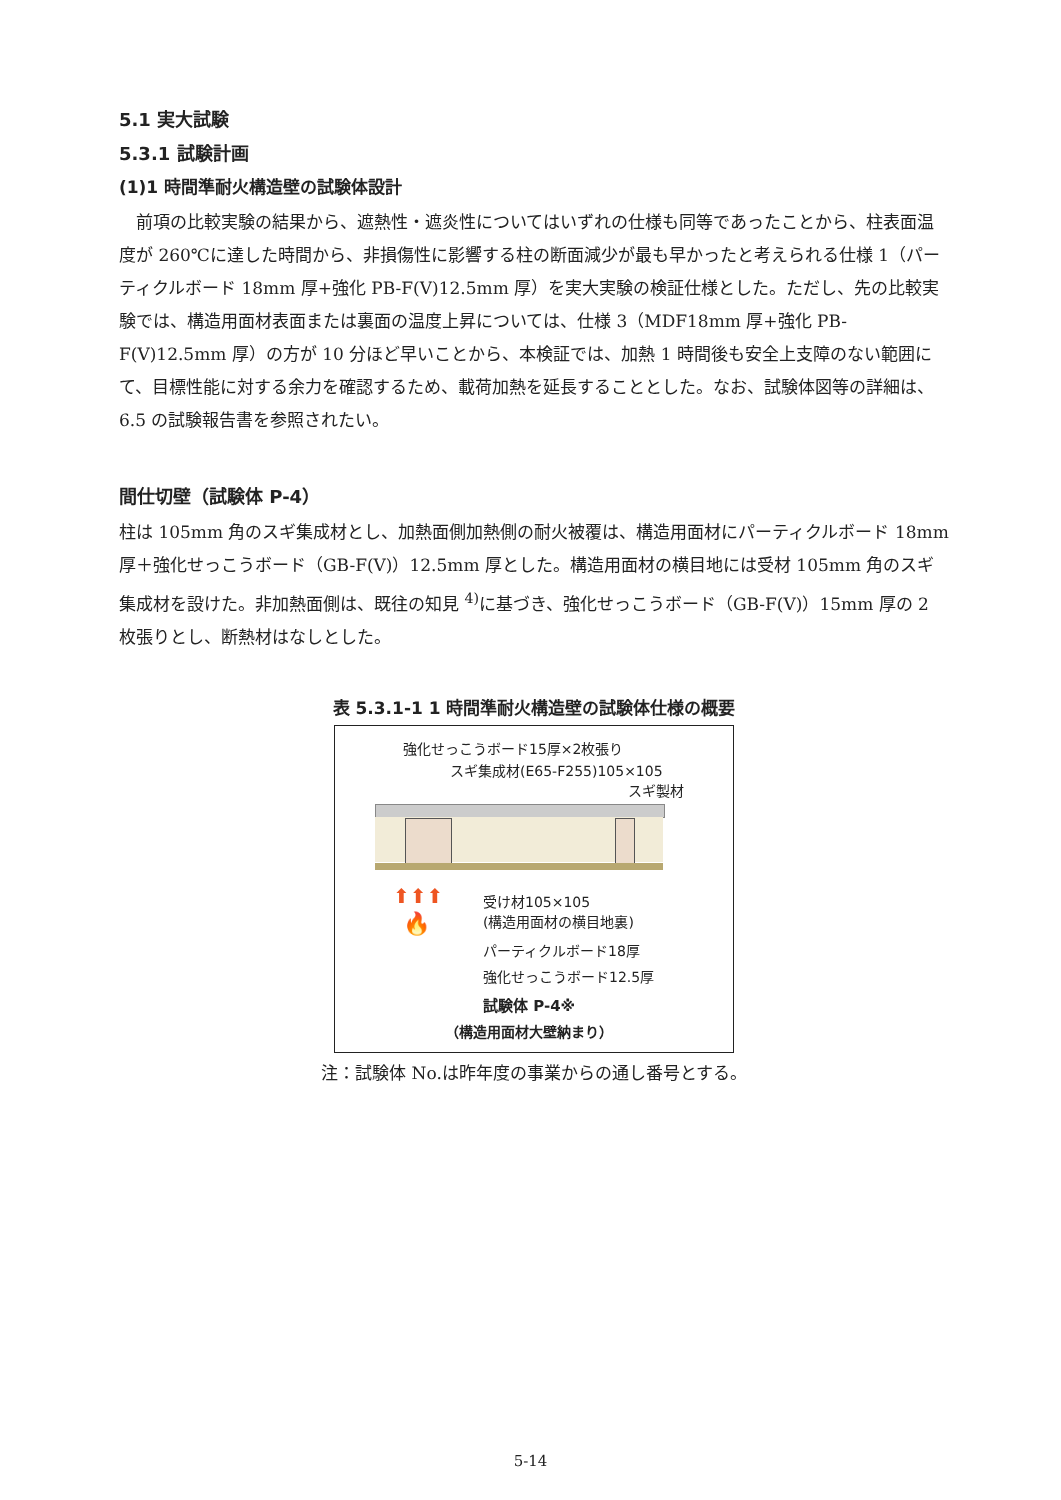5.1 実大試験
5.3.1 試験計画
(1)1 時間準耐火構造壁の試験体設計
　前項の比較実験の結果から、遮熱性・遮炎性についてはいずれの仕様も同等であったことから、柱表面温度が 260℃に達した時間から、非損傷性に影響する柱の断面減少が最も早かったと考えられる仕様 1（パーティクルボード 18mm 厚+強化 PB-F(V)12.5mm 厚）を実大実験の検証仕様とした。ただし、先の比較実験では、構造用面材表面または裏面の温度上昇については、仕様 3（MDF18mm 厚+強化 PB-F(V)12.5mm 厚）の方が 10 分ほど早いことから、本検証では、加熱 1 時間後も安全上支障のない範囲にて、目標性能に対する余力を確認するため、載荷加熱を延長することとした。なお、試験体図等の詳細は、6.5 の試験報告書を参照されたい。
間仕切壁（試験体 P-4）
柱は 105mm 角のスギ集成材とし、加熱面側加熱側の耐火被覆は、構造用面材にパーティクルボード 18mm 厚＋強化せっこうボード（GB-F(V)）12.5mm 厚とした。構造用面材の横目地には受材 105mm 角のスギ集成材を設けた。非加熱面側は、既往の知見 <sup>4)</sup>に基づき、強化せっこうボード（GB-F(V)）15mm 厚の 2 枚張りとし、断熱材はなしとした。
表 5.3.1-1 1 時間準耐火構造壁の試験体仕様の概要
強化せっこうボード15厚×2枚張り
スギ集成材(E65-F255)105×105
スギ製材
⬆⬆⬆
🔥
受け材105×105
(構造用面材の横目地裏)
パーティクルボード18厚
強化せっこうボード12.5厚
試験体 P-4※
（構造用面材大壁納まり）
注：試験体 No.は昨年度の事業からの通し番号とする。
5-14